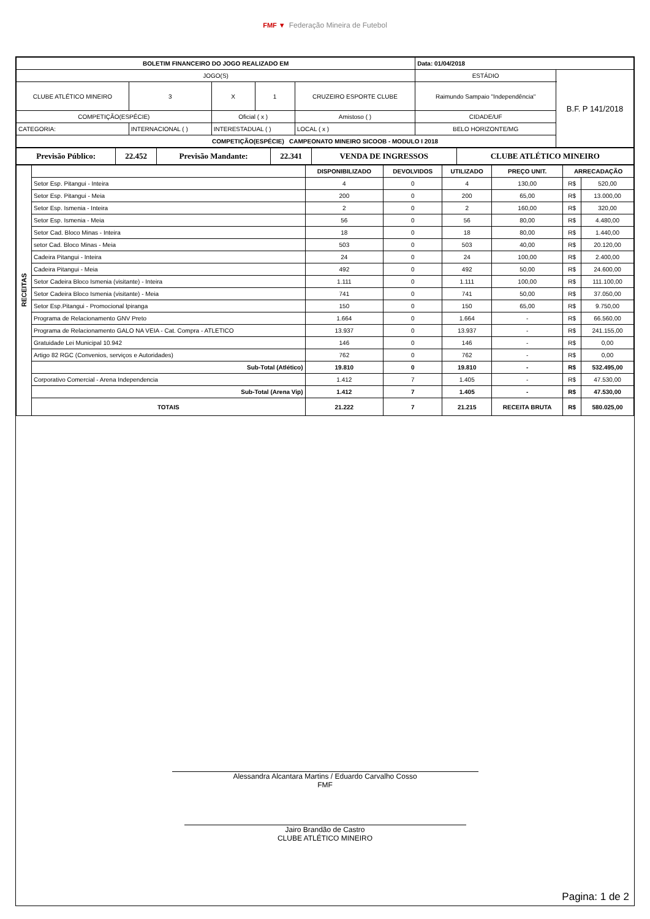FMF ▼ Federação Mineira de Futebol
| BOLETIM FINANCEIRO DO JOGO REALIZADO EM | | | | | Data: 01/04/2018 | |
| --- | --- | --- | --- | --- | --- | --- |
| JOGO(S) | | | | | ESTÁDIO | B.F. P 141/2018 |
| CLUBE ATLÉTICO MINEIRO | 3 | X | 1 | CRUZEIRO ESPORTE CLUBE | Raimundo Sampaio "Independência" | |
| COMPETIÇÃO(ESPÉCIE) | | Oficial ( x ) | | Amistoso ( ) | CIDADE/UF | |
| CATEGORIA: | INTERNACIONAL ( ) | INTERESTADUAL ( ) | | LOCAL ( x ) | BELO HORIZONTE/MG | |
| COMPETIÇÃO(ESPÉCIE) CAMPEONATO MINEIRO SICOOB - MODULO I 2018 | | | | | | |
| Previsão Público: | 22.452 | Previsão Mandante: | 22.341 | VENDA DE INGRESSOS | CLUBE ATLÉTICO MINEIRO |
| RECEITAS | | DISPONIBILIZADO | DEVOLVIDOS | UTILIZADO | PREÇO UNIT. | ARRECADAÇÃO | |
| | Setor Esp. Pitangui - Inteira | 4 | 0 | 4 | 130,00 | R$ | 520,00 |
| | Setor Esp. Pitangui - Meia | 200 | 0 | 200 | 65,00 | R$ | 13.000,00 |
| | Setor Esp. Ismenia - Inteira | 2 | 0 | 2 | 160,00 | R$ | 320,00 |
| | Setor Esp. Ismenia - Meia | 56 | 0 | 56 | 80,00 | R$ | 4.480,00 |
| | Setor Cad. Bloco Minas - Inteira | 18 | 0 | 18 | 80,00 | R$ | 1.440,00 |
| | setor Cad. Bloco Minas - Meia | 503 | 0 | 503 | 40,00 | R$ | 20.120,00 |
| | Cadeira Pitangui - Inteira | 24 | 0 | 24 | 100,00 | R$ | 2.400,00 |
| | Cadeira Pitangui - Meia | 492 | 0 | 492 | 50,00 | R$ | 24.600,00 |
| | Setor Cadeira Bloco Ismenia (visitante) - Inteira | 1.111 | 0 | 1.111 | 100,00 | R$ | 111.100,00 |
| | Setor Cadeira Bloco Ismenia (visitante) - Meia | 741 | 0 | 741 | 50,00 | R$ | 37.050,00 |
| | Setor Esp.Pitangui - Promocional Ipiranga | 150 | 0 | 150 | 65,00 | R$ | 9.750,00 |
| | Programa de Relacionamento GNV Preto | 1.664 | 0 | 1.664 | - | R$ | 66.560,00 |
| | Programa de Relacionamento GALO NA VEIA - Cat. Compra - ATLETICO | 13.937 | 0 | 13.937 | - | R$ | 241.155,00 |
| | Gratuidade Lei Municipal 10.942 | 146 | 0 | 146 | - | R$ | 0,00 |
| | Artigo 82 RGC (Convenios, serviços e Autoridades) | 762 | 0 | 762 | - | R$ | 0,00 |
| | Sub-Total (Atlético) | 19.810 | 0 | 19.810 | - | R$ | 532.495,00 |
| | Corporativo Comercial - Arena Independencia | 1.412 | 7 | 1.405 | - | R$ | 47.530,00 |
| | Sub-Total (Arena Vip) | 1.412 | 7 | 1.405 | - | R$ | 47.530,00 |
| | TOTAIS | 21.222 | 7 | 21.215 | RECEITA BRUTA | R$ | 580.025,00 |
Alessandra Alcantara Martins / Eduardo Carvalho Cosso
FMF
Jairo Brandão de Castro
CLUBE ATLÉTICO MINEIRO
Pagina: 1 de 2